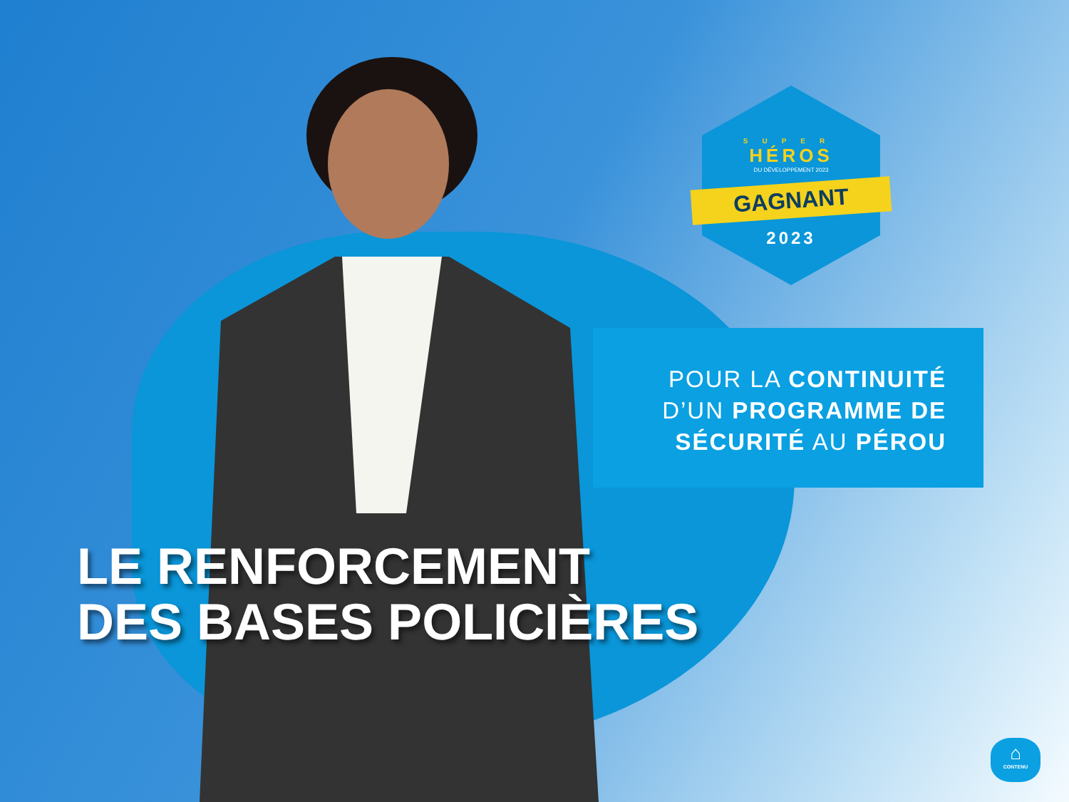SUPER
HÉROS
DU DÉVELOPPEMENT 2023
GAGNANT
2023
POUR LA CONTINUITÉ
D’UN PROGRAMME DE
SÉCURITÉ AU PÉROU
LE RENFORCEMENT
DES BASES POLICIÈRES
⌂
CONTENU